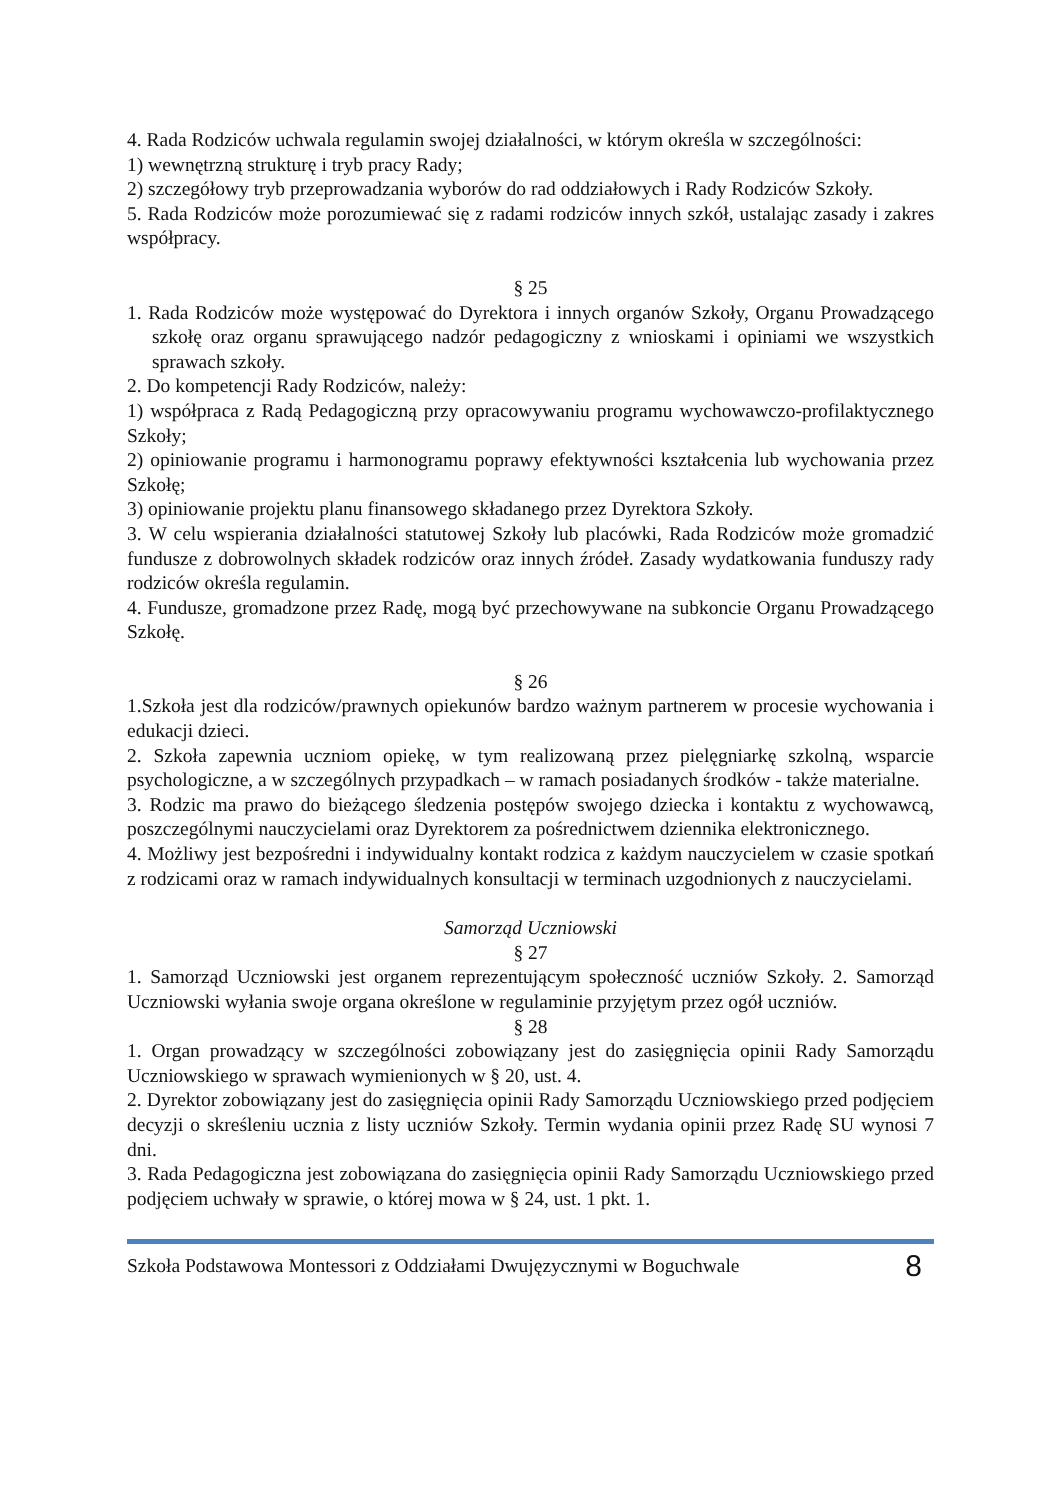4. Rada Rodziców uchwala regulamin swojej działalności, w którym określa w szczególności:
1) wewnętrzną strukturę i tryb pracy Rady;
2) szczegółowy tryb przeprowadzania wyborów do rad oddziałowych i Rady Rodziców Szkoły.
5. Rada Rodziców może porozumiewać się z radami rodziców innych szkół, ustalając zasady i zakres współpracy.
§ 25
1. Rada Rodziców może występować do Dyrektora i innych organów Szkoły, Organu Prowadzącego szkołę oraz organu sprawującego nadzór pedagogiczny z wnioskami i opiniami we wszystkich sprawach szkoły.
2. Do kompetencji Rady Rodziców, należy:
1) współpraca z Radą Pedagogiczną przy opracowywaniu programu wychowawczo-profilaktycznego Szkoły;
2) opiniowanie programu i harmonogramu poprawy efektywności kształcenia lub wychowania przez Szkołę;
3) opiniowanie projektu planu finansowego składanego przez Dyrektora Szkoły.
3. W celu wspierania działalności statutowej Szkoły lub placówki, Rada Rodziców może gromadzić fundusze z dobrowolnych składek rodziców oraz innych źródeł. Zasady wydatkowania funduszy rady rodziców określa regulamin.
4. Fundusze, gromadzone przez Radę, mogą być przechowywane na subkoncie Organu Prowadzącego Szkołę.
§ 26
1.Szkoła jest dla rodziców/prawnych opiekunów bardzo ważnym partnerem w procesie wychowania i edukacji dzieci.
2. Szkoła zapewnia uczniom opiekę, w tym realizowaną przez pielęgniarkę szkolną, wsparcie psychologiczne, a w szczególnych przypadkach – w ramach posiadanych środków - także materialne.
3. Rodzic ma prawo do bieżącego śledzenia postępów swojego dziecka i kontaktu z wychowawcą, poszczególnymi nauczycielami oraz Dyrektorem za pośrednictwem dziennika elektronicznego.
4. Możliwy jest bezpośredni i indywidualny kontakt rodzica z każdym nauczycielem w czasie spotkań z rodzicami oraz w ramach indywidualnych konsultacji w terminach uzgodnionych z nauczycielami.
Samorząd Uczniowski
§ 27
1. Samorząd Uczniowski jest organem reprezentującym społeczność uczniów Szkoły. 2. Samorząd Uczniowski wyłania swoje organa określone w regulaminie przyjętym przez ogół uczniów.
§ 28
1. Organ prowadzący w szczególności zobowiązany jest do zasięgnięcia opinii Rady Samorządu Uczniowskiego w sprawach wymienionych w § 20, ust. 4.
2. Dyrektor zobowiązany jest do zasięgnięcia opinii Rady Samorządu Uczniowskiego przed podjęciem decyzji o skreśleniu ucznia z listy uczniów Szkoły. Termin wydania opinii przez Radę SU wynosi 7 dni.
3. Rada Pedagogiczna jest zobowiązana do zasięgnięcia opinii Rady Samorządu Uczniowskiego przed podjęciem uchwały w sprawie, o której mowa w § 24, ust. 1 pkt. 1.
Szkoła Podstawowa Montessori z Oddziałami Dwujęzycznymi w Boguchwale 8